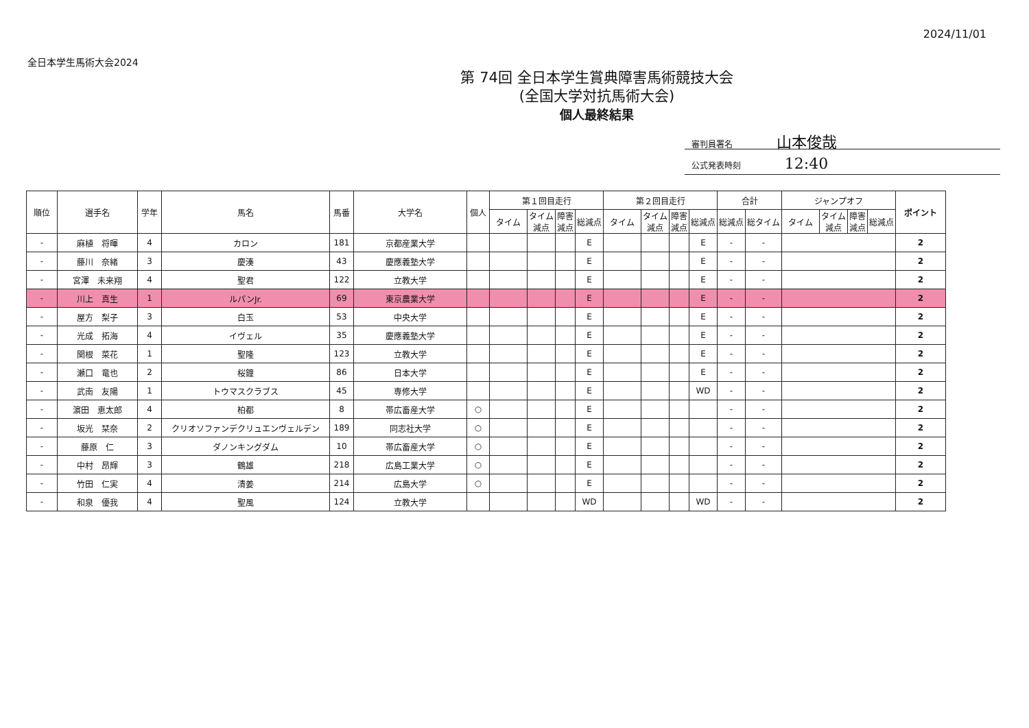2024/11/01
全日本学生馬術大会2024
第 74回 全日本学生賞典障害馬術競技大会
(全国大学対抗馬術大会)
個人最終結果
審判員署名 山本俊哉
公式発表時刻 12:40
| 順位 | 選手名 | 学年 | 馬名 | 馬番 | 大学名 | 個人 | 第１回目走行 | | | | 第２回目走行 | | | | 合計 | | ジャンプオフ | | | | ポイント |
| --- | --- | --- | --- | --- | --- | --- | --- | --- | --- | --- | --- | --- | --- | --- | --- | --- | --- | --- | --- | --- | --- |
| | | | | | | | タイム | タイム 減点 | 障害 減点 | 総減点 | タイム | タイム 減点 | 障害 減点 | 総減点 | 総減点 | 総タイム | タイム | タイム 減点 | 障害 減点 | 総減点 | |
| - | 麻植 将暉 | 4 | カロン | 181 | 京都産業大学 | | | | | E | | | | E | - | - | | | | | 2 |
| - | 藤川 奈緒 | 3 | 慶湊 | 43 | 慶應義塾大学 | | | | | E | | | | E | - | - | | | | | 2 |
| - | 宮澤 未来翔 | 4 | 聖君 | 122 | 立教大学 | | | | | E | | | | E | - | - | | | | | 2 |
| - | 川上 真生 | 1 | ルパンJr. | 69 | 東京農業大学 | | | | | E | | | | E | - | - | | | | | 2 |
| - | 屋方 梨子 | 3 | 白玉 | 53 | 中央大学 | | | | | E | | | | E | - | - | | | | | 2 |
| - | 光成 拓海 | 4 | イヴェル | 35 | 慶應義塾大学 | | | | | E | | | | E | - | - | | | | | 2 |
| - | 関根 菜花 | 1 | 聖隆 | 123 | 立教大学 | | | | | E | | | | E | - | - | | | | | 2 |
| - | 瀬口 竜也 | 2 | 桜鐘 | 86 | 日本大学 | | | | | E | | | | E | - | - | | | | | 2 |
| - | 武南 友陽 | 1 | トウマスクラブス | 45 | 専修大学 | | | | | E | | | | WD | - | - | | | | | 2 |
| - | 濵田 恵太郎 | 4 | 柏都 | 8 | 帯広畜産大学 | ○ | | | | E | | | | | - | - | | | | | 2 |
| - | 坂光 栞奈 | 2 | クリオソファンデクリュエンヴェルデン | 189 | 同志社大学 | ○ | | | | E | | | | | - | - | | | | | 2 |
| - | 藤原 仁 | 3 | ダノンキングダム | 10 | 帯広畜産大学 | ○ | | | | E | | | | | - | - | | | | | 2 |
| - | 中村 昂輝 | 3 | 鶴雄 | 218 | 広島工業大学 | ○ | | | | E | | | | | - | - | | | | | 2 |
| - | 竹田 仁実 | 4 | 清姜 | 214 | 広島大学 | ○ | | | | E | | | | | - | - | | | | | 2 |
| - | 和泉 優我 | 4 | 聖風 | 124 | 立教大学 | | | | | WD | | | | WD | - | - | | | | | 2 |